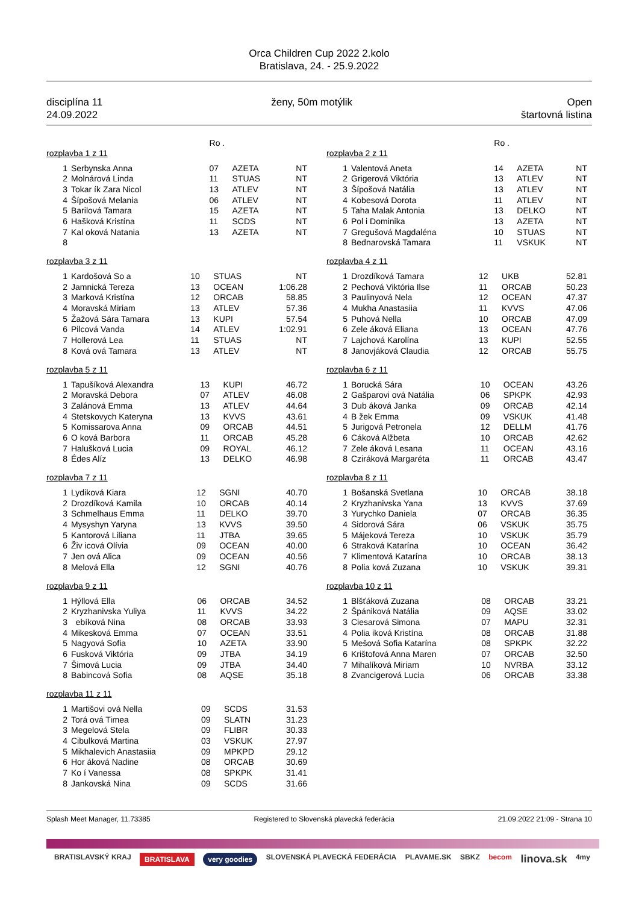Orca Children Cup 2022 2.kolo
Bratislava, 24. - 25.9.2022
disciplína 11
24.09.2022
ženy, 50m motýlik Open
štartovná listina
| | | Ro . | | |
| rozplavba 1 z 11 | | | | |
| 1 | Serbynska Anna | 07 | AZETA | NT |
| 2 | Molnárová Linda | 11 | STUAS | NT |
| 3 | Tokar ík Zara Nicol | 13 | ATLEV | NT |
| 4 | Šípošová Melania | 06 | ATLEV | NT |
| 5 | Barilová Tamara | 15 | AZETA | NT |
| 6 | Hašková Kristína | 11 | SCDS | NT |
| 7 | Kal oková Natania | 13 | AZETA | NT |
| 8 | | | | |
| rozplavba 3 z 11 | | | | |
| 1 | Kardošová So a | 10 | STUAS | NT |
| 2 | Jamnická Tereza | 13 | OCEAN | 1:06.28 |
| 3 | Marková Kristína | 12 | ORCAB | 58.85 |
| 4 | Moravská Miriam | 13 | ATLEV | 57.36 |
| 5 | Žažová Sára Tamara | 13 | KUPI | 57.54 |
| 6 | Pilcová Vanda | 14 | ATLEV | 1:02.91 |
| 7 | Hollerová Lea | 11 | STUAS | NT |
| 8 | Ková ová Tamara | 13 | ATLEV | NT |
| rozplavba 5 z 11 | | | | |
| 1 | Tapušíková Alexandra | 13 | KUPI | 46.72 |
| 2 | Moravská Debora | 07 | ATLEV | 46.08 |
| 3 | Zalánová Emma | 13 | ATLEV | 44.64 |
| 4 | Stetskovych Kateryna | 13 | KVVS | 43.61 |
| 5 | Komissarova Anna | 09 | ORCAB | 44.51 |
| 6 | O ková Barbora | 11 | ORCAB | 45.28 |
| 7 | Halušková Lucia | 09 | ROYAL | 46.12 |
| 8 | Édes Alíz | 13 | DELKO | 46.98 |
| rozplavba 7 z 11 | | | | |
| 1 | Lydiková Kiara | 12 | SGNI | 40.70 |
| 2 | Drozdíková Kamila | 10 | ORCAB | 40.14 |
| 3 | Schmelhaus Emma | 11 | DELKO | 39.70 |
| 4 | Mysyshyn Yaryna | 13 | KVVS | 39.50 |
| 5 | Kantorová Liliana | 11 | JTBA | 39.65 |
| 6 | Živ icová Olívia | 09 | OCEAN | 40.00 |
| 7 | Jen ová Alica | 09 | OCEAN | 40.56 |
| 8 | Melová Ella | 12 | SGNI | 40.76 |
| rozplavba 9 z 11 | | | | |
| 1 | Hýllová Ella | 06 | ORCAB | 34.52 |
| 2 | Kryzhanivska Yuliya | 11 | KVVS | 34.22 |
| 3 | ebíková Nina | 08 | ORCAB | 33.93 |
| 4 | Mikesková Emma | 07 | OCEAN | 33.51 |
| 5 | Nagyová Sofia | 10 | AZETA | 33.90 |
| 6 | Fusková Viktória | 09 | JTBA | 34.19 |
| 7 | Šimová Lucia | 09 | JTBA | 34.40 |
| 8 | Babincová Sofia | 08 | AQSE | 35.18 |
| rozplavba 11 z 11 | | | | |
| 1 | Martišovi ová Nella | 09 | SCDS | 31.53 |
| 2 | Torá ová Timea | 09 | SLATN | 31.23 |
| 3 | Megelová Stela | 09 | FLIBR | 30.33 |
| 4 | Cibulková Martina | 03 | VSKUK | 27.97 |
| 5 | Mikhalevich Anastasiia | 09 | MPKPD | 29.12 |
| 6 | Hor áková Nadine | 08 | ORCAB | 30.69 |
| 7 | Ko í Vanessa | 08 | SPKPK | 31.41 |
| 8 | Jankovská Nina | 09 | SCDS | 31.66 |
| | | Ro . | | |
| rozplavba 2 z 11 | | | | |
| 1 | Valentová Aneta | 14 | AZETA | NT |
| 2 | Grigerová Viktória | 13 | ATLEV | NT |
| 3 | Šípošová Natália | 13 | ATLEV | NT |
| 4 | Kobesová Dorota | 11 | ATLEV | NT |
| 5 | Taha Malak Antonia | 13 | DELKO | NT |
| 6 | Pol i Dominika | 13 | AZETA | NT |
| 7 | Gregušová Magdaléna | 10 | STUAS | NT |
| 8 | Bednarovská Tamara | 11 | VSKUK | NT |
| rozplavba 4 z 11 | | | | |
| 1 | Drozdíková Tamara | 12 | UKB | 52.81 |
| 2 | Pechová Viktória Ilse | 11 | ORCAB | 50.23 |
| 3 | Paulinyová Nela | 12 | OCEAN | 47.37 |
| 4 | Mukha Anastasiia | 11 | KVVS | 47.06 |
| 5 | Puhová Nella | 10 | ORCAB | 47.09 |
| 6 | Zele áková Eliana | 13 | OCEAN | 47.76 |
| 7 | Lajchová Karolína | 13 | KUPI | 52.55 |
| 8 | Janovjáková Claudia | 12 | ORCAB | 55.75 |
| rozplavba 6 z 11 | | | | |
| 1 | Borucká Sára | 10 | OCEAN | 43.26 |
| 2 | Gašparovi ová Natália | 06 | SPKPK | 42.93 |
| 3 | Dub áková Janka | 09 | ORCAB | 42.14 |
| 4 | B žek Emma | 09 | VSKUK | 41.48 |
| 5 | Jurigová Petronela | 12 | DELLM | 41.76 |
| 6 | Cáková Alžbeta | 10 | ORCAB | 42.62 |
| 7 | Zele áková Lesana | 11 | OCEAN | 43.16 |
| 8 | Cziráková Margaréta | 11 | ORCAB | 43.47 |
| rozplavba 8 z 11 | | | | |
| 1 | Bošanská Svetlana | 10 | ORCAB | 38.18 |
| 2 | Kryzhanivska Yana | 13 | KVVS | 37.69 |
| 3 | Yurychko Daniela | 07 | ORCAB | 36.35 |
| 4 | Sidorová Sára | 06 | VSKUK | 35.75 |
| 5 | Májeková Tereza | 10 | VSKUK | 35.79 |
| 6 | Straková Katarína | 10 | OCEAN | 36.42 |
| 7 | Klimentová Katarína | 10 | ORCAB | 38.13 |
| 8 | Polia ková Zuzana | 10 | VSKUK | 39.31 |
| rozplavba 10 z 11 | | | | |
| 1 | Blšťáková Zuzana | 08 | ORCAB | 33.21 |
| 2 | Špániková Natália | 09 | AQSE | 33.02 |
| 3 | Ciesarová Simona | 07 | MAPU | 32.31 |
| 4 | Polia iková Kristína | 08 | ORCAB | 31.88 |
| 5 | Mešová Sofia Katarína | 08 | SPKPK | 32.22 |
| 6 | Krištofová Anna Maren | 07 | ORCAB | 32.50 |
| 7 | Mihalíková Miriam | 10 | NVRBA | 33.12 |
| 8 | Zvancigerová Lucia | 06 | ORCAB | 33.38 |
Splash Meet Manager, 11.73385 Registered to Slovenská plavecká federácia 21.09.2022 21:09 - Strana 10
BRATISLAVSKÝ KRAJ BRATISLAVA very goodies SLOVENSKÁ PLAVECKÁ FEDERÁCIA PLAVAME.SK SBKZ becom linova.sk 4my